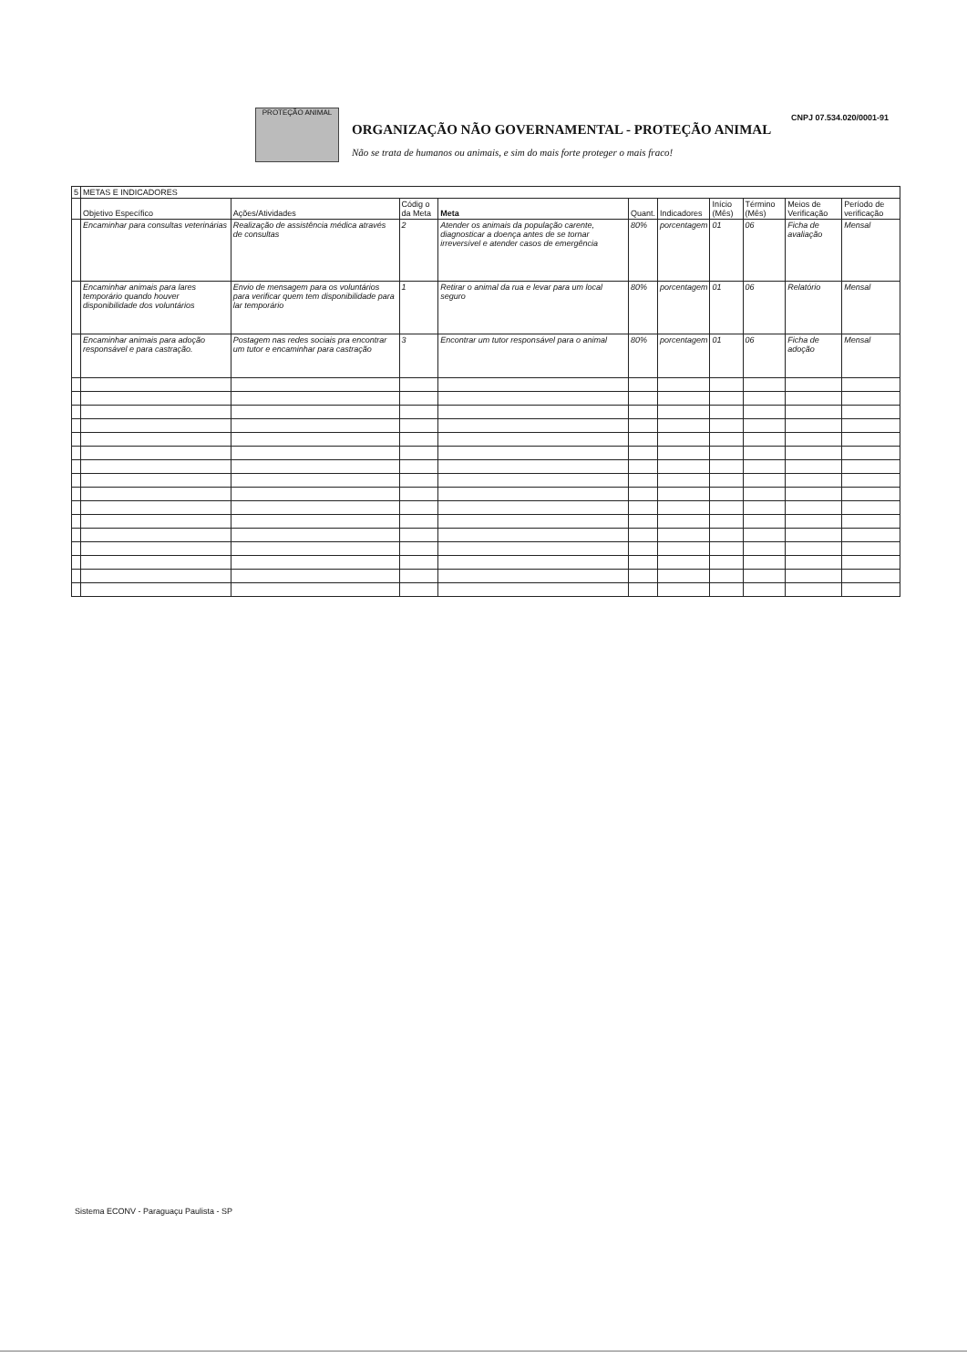PROTEÇÃO ANIMAL
ORGANIZAÇÃO NÃO GOVERNAMENTAL - PROTEÇÃO ANIMAL
Não se trata de humanos ou animais, e sim do mais forte proteger o mais fraco!
CNPJ 07.534.020/0001-91
| 5 | METAS E INDICADORES | | | | | | | | | |
| | Objetivo Específico | Ações/Atividades | Códig o da Meta | Meta | Quant. | Indicadores | Início (Mês) | Término (Mês) | Meios de Verificação | Período de verificação |
| | Encaminhar para consultas veterinárias | Realização de assistência médica através de consultas | 2 | Atender os animais da população carente, diagnosticar a doença antes de se tornar irreversível e atender casos de emergência | 80% | porcentagem | 01 | 06 | Ficha de avaliação | Mensal |
| | Encaminhar animais para lares temporário quando houver disponibilidade dos voluntários | Envio de mensagem para os voluntários para verificar quem tem disponibilidade para lar temporário | 1 | Retirar o animal da rua e levar para um local seguro | 80% | porcentagem | 01 | 06 | Relatório | Mensal |
| | Encaminhar animais para adoção responsável e para castração. | Postagem nas redes sociais pra encontrar um tutor e encaminhar para castração | 3 | Encontrar um tutor responsável para o animal | 80% | porcentagem | 01 | 06 | Ficha de adoção | Mensal |
Sistema ECONV - Paraguaçu Paulista - SP